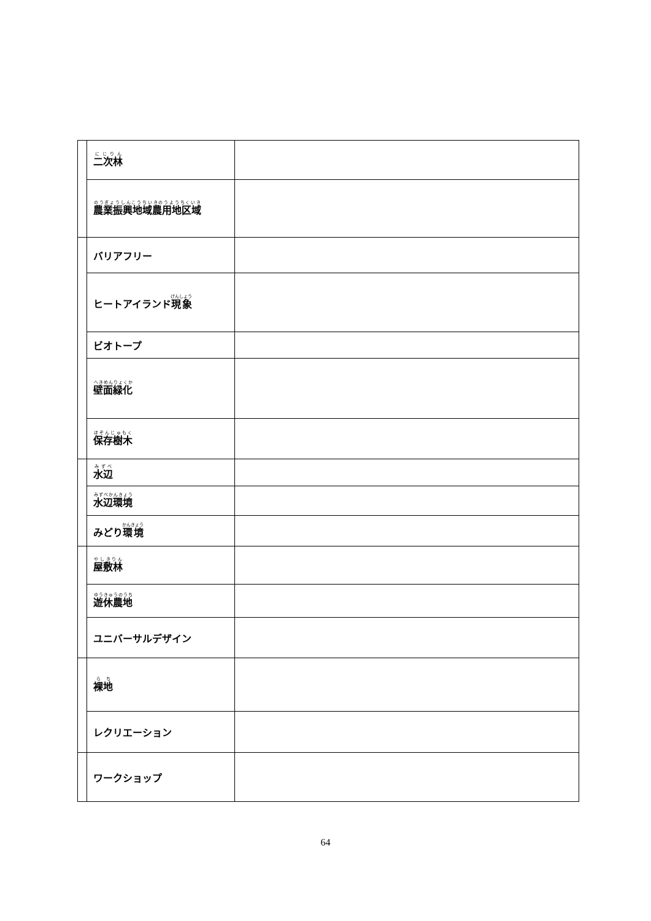| | 二次林 | |
| | 農業振興地域農用地区域 | |
| | バリアフリー | |
| | ヒートアイランド 現象 | |
| | ビオトープ | |
| | 壁面緑化 | |
| | 保存樹木 | |
| | 水辺 | |
| | 水辺環境 | |
| | みどり 環境 | |
| | 屋敷林 | |
| | 遊休農地 | |
| | ユニバーサルデザイン | |
| | 裸地 | |
| | レクリエーション | |
| | ワークショップ | |
64